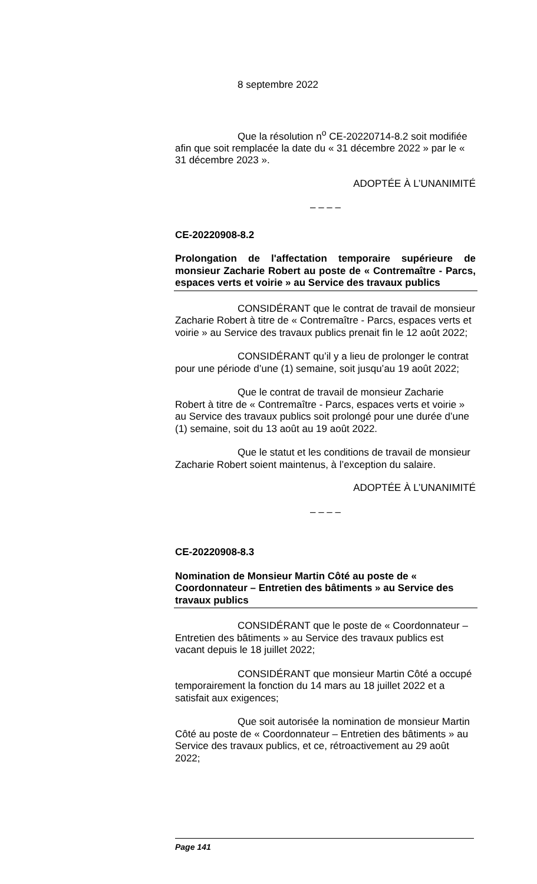8 septembre 2022
Que la résolution n<sup>o</sup> CE-20220714-8.2 soit modifiée afin que soit remplacée la date du « 31 décembre 2022 » par le « 31 décembre 2023 ».
ADOPTÉE À L’UNANIMITÉ
– – – –
CE-20220908-8.2
Prolongation de l'affectation temporaire supérieure de monsieur Zacharie Robert au poste de « Contremaître - Parcs, espaces verts et voirie » au Service des travaux publics
CONSIDÉRANT que le contrat de travail de monsieur Zacharie Robert à titre de « Contremaître - Parcs, espaces verts et voirie » au Service des travaux publics prenait fin le 12 août 2022;
CONSIDÉRANT qu’il y a lieu de prolonger le contrat pour une période d’une (1) semaine, soit jusqu’au 19 août 2022;
Que le contrat de travail de monsieur Zacharie Robert à titre de « Contremaître - Parcs, espaces verts et voirie » au Service des travaux publics soit prolongé pour une durée d’une (1) semaine, soit du 13 août au 19 août 2022.
Que le statut et les conditions de travail de monsieur Zacharie Robert soient maintenus, à l’exception du salaire.
ADOPTÉE À L’UNANIMITÉ
– – – –
CE-20220908-8.3
Nomination de Monsieur Martin Côté au poste de « Coordonnateur – Entretien des bâtiments » au Service des travaux publics
CONSIDÉRANT que le poste de « Coordonnateur – Entretien des bâtiments » au Service des travaux publics est vacant depuis le 18 juillet 2022;
CONSIDÉRANT que monsieur Martin Côté a occupé temporairement la fonction du 14 mars au 18 juillet 2022 et a satisfait aux exigences;
Que soit autorisée la nomination de monsieur Martin Côté au poste de « Coordonnateur – Entretien des bâtiments » au Service des travaux publics, et ce, rétroactivement au 29 août 2022;
Page 141